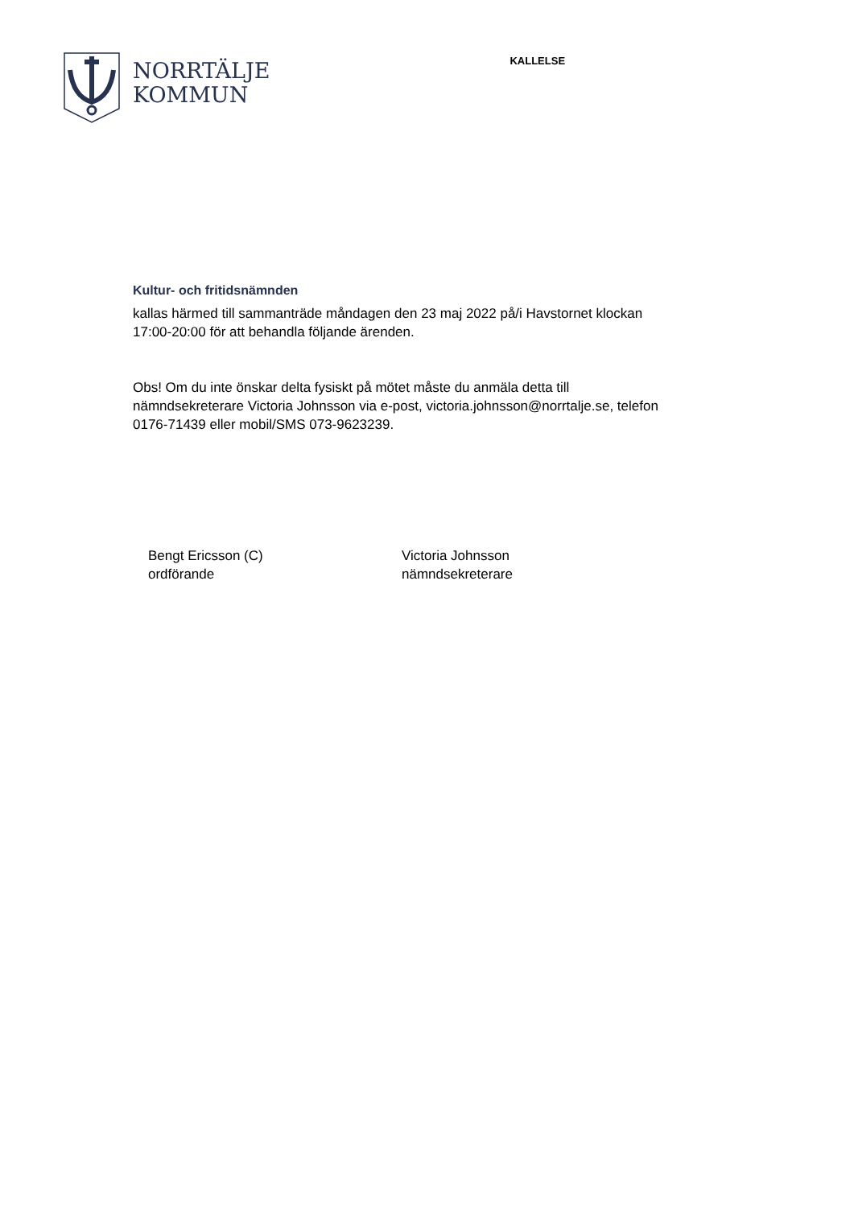NORRTÄLJE
KOMMUN
KALLELSE
Kultur- och fritidsnämnden
kallas härmed till sammanträde måndagen den 23 maj 2022 på/i Havstornet klockan 17:00-20:00 för att behandla följande ärenden.
Obs! Om du inte önskar delta fysiskt på mötet måste du anmäla detta till nämndsekreterare Victoria Johnsson via e-post, victoria.johnsson@norrtalje.se, telefon 0176-71439 eller mobil/SMS 073-9623239.
Bengt Ericsson (C)
ordförande
Victoria Johnsson
nämndsekreterare